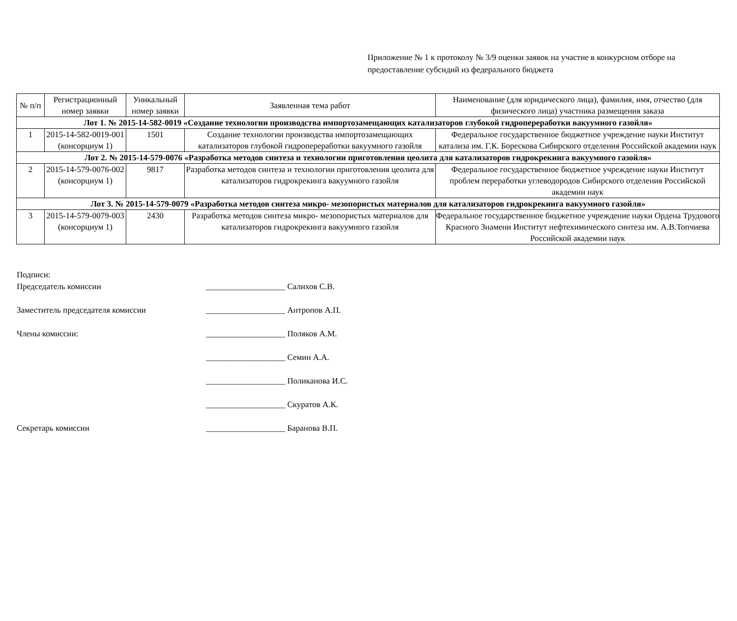Приложение № 1 к протоколу № 3/9 оценки заявок на участие в конкурсном отборе на предоставление субсидий из федерального бюджета
| № п/п | Регистрационный номер заявки | Уникальный номер заявки | Заявленная тема работ | Наименование (для юридического лица), фамилия, имя, отчество (для физического лица) участника размещения заказа |
| --- | --- | --- | --- | --- |
| Лот 1. № 2015-14-582-0019 «Создание технологии производства импортозамещающих катализаторов глубокой гидропереработки вакуумного газойля» | | | | |
| 1 | 2015-14-582-0019-001 (консорциум 1) | 1501 | Создание технологии производства импортозамещающих катализаторов глубокой гидропереработки вакуумного газойля | Федеральное государственное бюджетное учреждение науки Институт катализа им. Г.К. Борескова Сибирского отделения Российской академии наук |
| Лот 2. № 2015-14-579-0076 «Разработка методов синтеза и технологии приготовления цеолита для катализаторов гидрокрекинга вакуумного газойля» | | | | |
| 2 | 2015-14-579-0076-002 (консорциум 1) | 9817 | Разработка методов синтеза и технологии приготовления цеолита для катализаторов гидрокрекинга вакуумного газойля | Федеральное государственное бюджетное учреждение науки Институт проблем переработки углеводородов Сибирского отделения Российской академии наук |
| Лот 3. № 2015-14-579-0079 «Разработка методов синтеза микро- мезопористых материалов для катализаторов гидрокрекинга вакуумного газойля» | | | | |
| 3 | 2015-14-579-0079-003 (консорциум 1) | 2430 | Разработка методов синтеза микро- мезопористых материалов для катализаторов гидрокрекинга вакуумного газойля | Федеральное государственное бюджетное учреждение науки Ордена Трудового Красного Знамени Институт нефтехимического синтеза им. А.В.Топчиева Российской академии наук |
Подписи:
Председатель комиссии ___________________ Салихов С.В.
Заместитель председателя комиссии ___________________ Антропов А.П.
Члены комиссии: ___________________ Поляков А.М.
___________________ Семин А.А.
___________________ Поликанова И.С.
___________________ Скуратов А.К.
Секретарь комиссии ___________________ Баранова В.П.